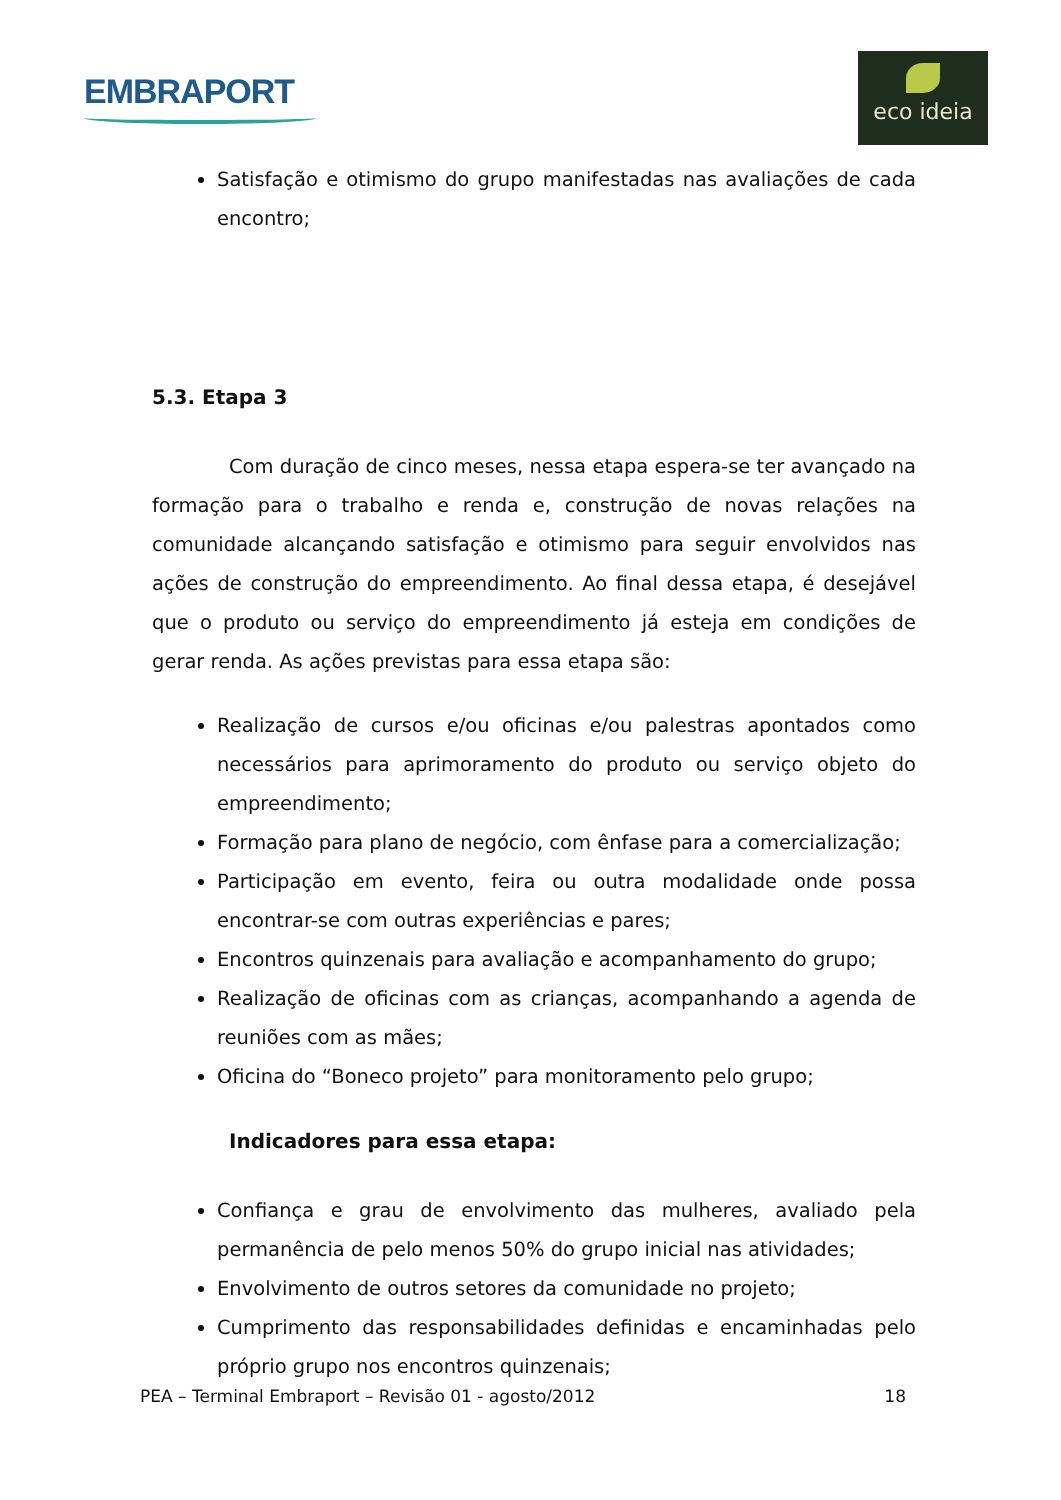EMBRAPORT
eco ideia
Satisfação e otimismo do grupo manifestadas nas avaliações de cada encontro;
5.3. Etapa 3
Com duração de cinco meses, nessa etapa espera-se ter avançado na formação para o trabalho e renda e, construção de novas relações na comunidade alcançando satisfação e otimismo para seguir envolvidos nas ações de construção do empreendimento. Ao final dessa etapa, é desejável que o produto ou serviço do empreendimento já esteja em condições de gerar renda. As ações previstas para essa etapa são:
Realização de cursos e/ou oficinas e/ou palestras apontados como necessários para aprimoramento do produto ou serviço objeto do empreendimento;
Formação para plano de negócio, com ênfase para a comercialização;
Participação em evento, feira ou outra modalidade onde possa encontrar-se com outras experiências e pares;
Encontros quinzenais para avaliação e acompanhamento do grupo;
Realização de oficinas com as crianças, acompanhando a agenda de reuniões com as mães;
Oficina do “Boneco projeto” para monitoramento pelo grupo;
Indicadores para essa etapa:
Confiança e grau de envolvimento das mulheres, avaliado pela permanência de pelo menos 50% do grupo inicial nas atividades;
Envolvimento de outros setores da comunidade no projeto;
Cumprimento das responsabilidades definidas e encaminhadas pelo próprio grupo nos encontros quinzenais;
PEA – Terminal Embraport – Revisão 01 - agosto/2012 18